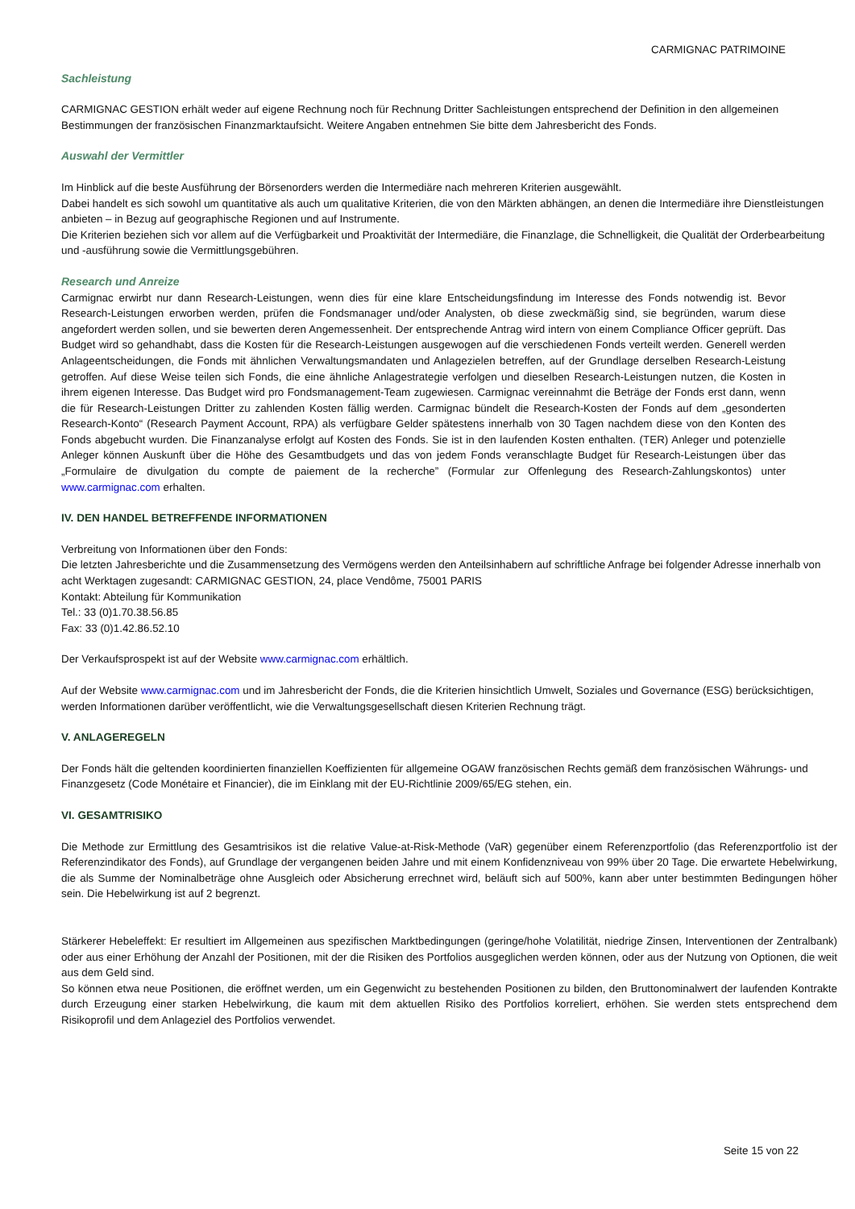CARMIGNAC PATRIMOINE
Sachleistung
CARMIGNAC GESTION erhält weder auf eigene Rechnung noch für Rechnung Dritter Sachleistungen entsprechend der Definition in den allgemeinen Bestimmungen der französischen Finanzmarktaufsicht. Weitere Angaben entnehmen Sie bitte dem Jahresbericht des Fonds.
Auswahl der Vermittler
Im Hinblick auf die beste Ausführung der Börsenorders werden die Intermediäre nach mehreren Kriterien ausgewählt.
Dabei handelt es sich sowohl um quantitative als auch um qualitative Kriterien, die von den Märkten abhängen, an denen die Intermediäre ihre Dienstleistungen anbieten – in Bezug auf geographische Regionen und auf Instrumente.
Die Kriterien beziehen sich vor allem auf die Verfügbarkeit und Proaktivität der Intermediäre, die Finanzlage, die Schnelligkeit, die Qualität der Orderbearbeitung und -ausführung sowie die Vermittlungsgebühren.
Research und Anreize
Carmignac erwirbt nur dann Research-Leistungen, wenn dies für eine klare Entscheidungsfindung im Interesse des Fonds notwendig ist. Bevor Research-Leistungen erworben werden, prüfen die Fondsmanager und/oder Analysten, ob diese zweckmäßig sind, sie begründen, warum diese angefordert werden sollen, und sie bewerten deren Angemessenheit. Der entsprechende Antrag wird intern von einem Compliance Officer geprüft. Das Budget wird so gehandhabt, dass die Kosten für die Research-Leistungen ausgewogen auf die verschiedenen Fonds verteilt werden. Generell werden Anlageentscheidungen, die Fonds mit ähnlichen Verwaltungsmandaten und Anlagezielen betreffen, auf der Grundlage derselben Research-Leistung getroffen. Auf diese Weise teilen sich Fonds, die eine ähnliche Anlagestrategie verfolgen und dieselben Research-Leistungen nutzen, die Kosten in ihrem eigenen Interesse. Das Budget wird pro Fondsmanagement-Team zugewiesen. Carmignac vereinnahmt die Beträge der Fonds erst dann, wenn die für Research-Leistungen Dritter zu zahlenden Kosten fällig werden. Carmignac bündelt die Research-Kosten der Fonds auf dem „gesonderten Research-Konto“ (Research Payment Account, RPA) als verfügbare Gelder spätestens innerhalb von 30 Tagen nachdem diese von den Konten des Fonds abgebucht wurden. Die Finanzanalyse erfolgt auf Kosten des Fonds. Sie ist in den laufenden Kosten enthalten. (TER) Anleger und potenzielle Anleger können Auskunft über die Höhe des Gesamtbudgets und das von jedem Fonds veranschlagte Budget für Research-Leistungen über das „Formulaire de divulgation du compte de paiement de la recherche” (Formular zur Offenlegung des Research-Zahlungskontos) unter www.carmignac.com erhalten.
IV. DEN HANDEL BETREFFENDE INFORMATIONEN
Verbreitung von Informationen über den Fonds:
Die letzten Jahresberichte und die Zusammensetzung des Vermögens werden den Anteilsinhabern auf schriftliche Anfrage bei folgender Adresse innerhalb von acht Werktagen zugesandt: CARMIGNAC GESTION, 24, place Vendôme, 75001 PARIS
Kontakt: Abteilung für Kommunikation
Tel.: 33 (0)1.70.38.56.85
Fax: 33 (0)1.42.86.52.10
Der Verkaufsprospekt ist auf der Website www.carmignac.com erhältlich.
Auf der Website www.carmignac.com und im Jahresbericht der Fonds, die die Kriterien hinsichtlich Umwelt, Soziales und Governance (ESG) berücksichtigen, werden Informationen darüber veröffentlicht, wie die Verwaltungsgesellschaft diesen Kriterien Rechnung trägt.
V. ANLAGEREGELN
Der Fonds hält die geltenden koordinierten finanziellen Koeffizienten für allgemeine OGAW französischen Rechts gemäß dem französischen Währungs- und Finanzgesetz (Code Monétaire et Financier), die im Einklang mit der EU-Richtlinie 2009/65/EG stehen, ein.
VI. GESAMTRISIKO
Die Methode zur Ermittlung des Gesamtrisikos ist die relative Value-at-Risk-Methode (VaR) gegenüber einem Referenzportfolio (das Referenzportfolio ist der Referenzindikator des Fonds), auf Grundlage der vergangenen beiden Jahre und mit einem Konfidenzniveau von 99% über 20 Tage. Die erwartete Hebelwirkung, die als Summe der Nominalbeträge ohne Ausgleich oder Absicherung errechnet wird, beläuft sich auf 500%, kann aber unter bestimmten Bedingungen höher sein. Die Hebelwirkung ist auf 2 begrenzt.
Stärkerer Hebeleffekt: Er resultiert im Allgemeinen aus spezifischen Marktbedingungen (geringe/hohe Volatilität, niedrige Zinsen, Interventionen der Zentralbank) oder aus einer Erhöhung der Anzahl der Positionen, mit der die Risiken des Portfolios ausgeglichen werden können, oder aus der Nutzung von Optionen, die weit aus dem Geld sind.
So können etwa neue Positionen, die eröffnet werden, um ein Gegenwicht zu bestehenden Positionen zu bilden, den Bruttonominalwert der laufenden Kontrakte durch Erzeugung einer starken Hebelwirkung, die kaum mit dem aktuellen Risiko des Portfolios korreliert, erhöhen. Sie werden stets entsprechend dem Risikoprofil und dem Anlageziel des Portfolios verwendet.
Seite 15 von 22